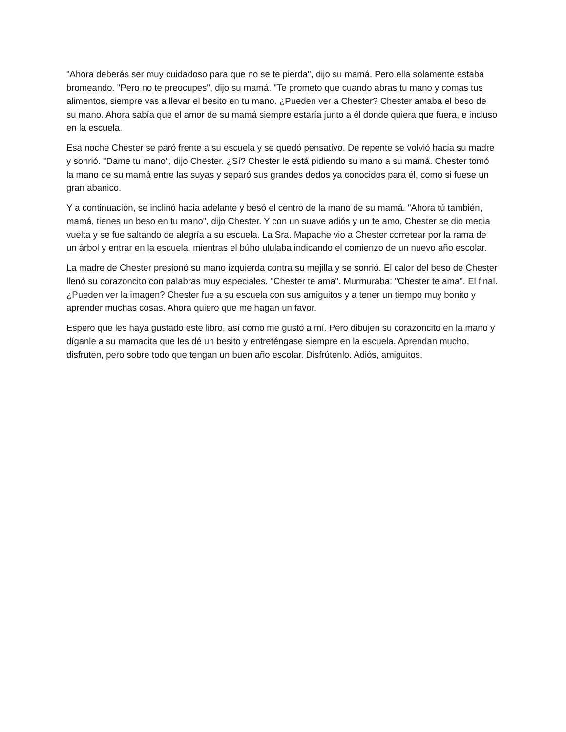"Ahora deberás ser muy cuidadoso para que no se te pierda", dijo su mamá. Pero ella solamente estaba bromeando. "Pero no te preocupes", dijo su mamá. "Te prometo que cuando abras tu mano y comas tus alimentos, siempre vas a llevar el besito en tu mano. ¿Pueden ver a Chester? Chester amaba el beso de su mano. Ahora sabía que el amor de su mamá siempre estaría junto a él donde quiera que fuera, e incluso en la escuela.
Esa noche Chester se paró frente a su escuela y se quedó pensativo. De repente se volvió hacia su madre y sonrió. "Dame tu mano", dijo Chester. ¿Sí? Chester le está pidiendo su mano a su mamá. Chester tomó la mano de su mamá entre las suyas y separó sus grandes dedos ya conocidos para él, como si fuese un gran abanico.
Y a continuación, se inclinó hacia adelante y besó el centro de la mano de su mamá. "Ahora tú también, mamá, tienes un beso en tu mano", dijo Chester. Y con un suave adiós y un te amo, Chester se dio media vuelta y se fue saltando de alegría a su escuela. La Sra. Mapache vio a Chester corretear por la rama de un árbol y entrar en la escuela, mientras el búho ululaba indicando el comienzo de un nuevo año escolar.
La madre de Chester presionó su mano izquierda contra su mejilla y se sonrió. El calor del beso de Chester llenó su corazoncito con palabras muy especiales. "Chester te ama". Murmuraba: "Chester te ama". El final. ¿Pueden ver la imagen? Chester fue a su escuela con sus amiguitos y a tener un tiempo muy bonito y aprender muchas cosas. Ahora quiero que me hagan un favor.
Espero que les haya gustado este libro, así como me gustó a mí. Pero dibujen su corazoncito en la mano y díganle a su mamacita que les dé un besito y entreténgase siempre en la escuela. Aprendan mucho, disfruten, pero sobre todo que tengan un buen año escolar. Disfrútenlo. Adiós, amiguitos.